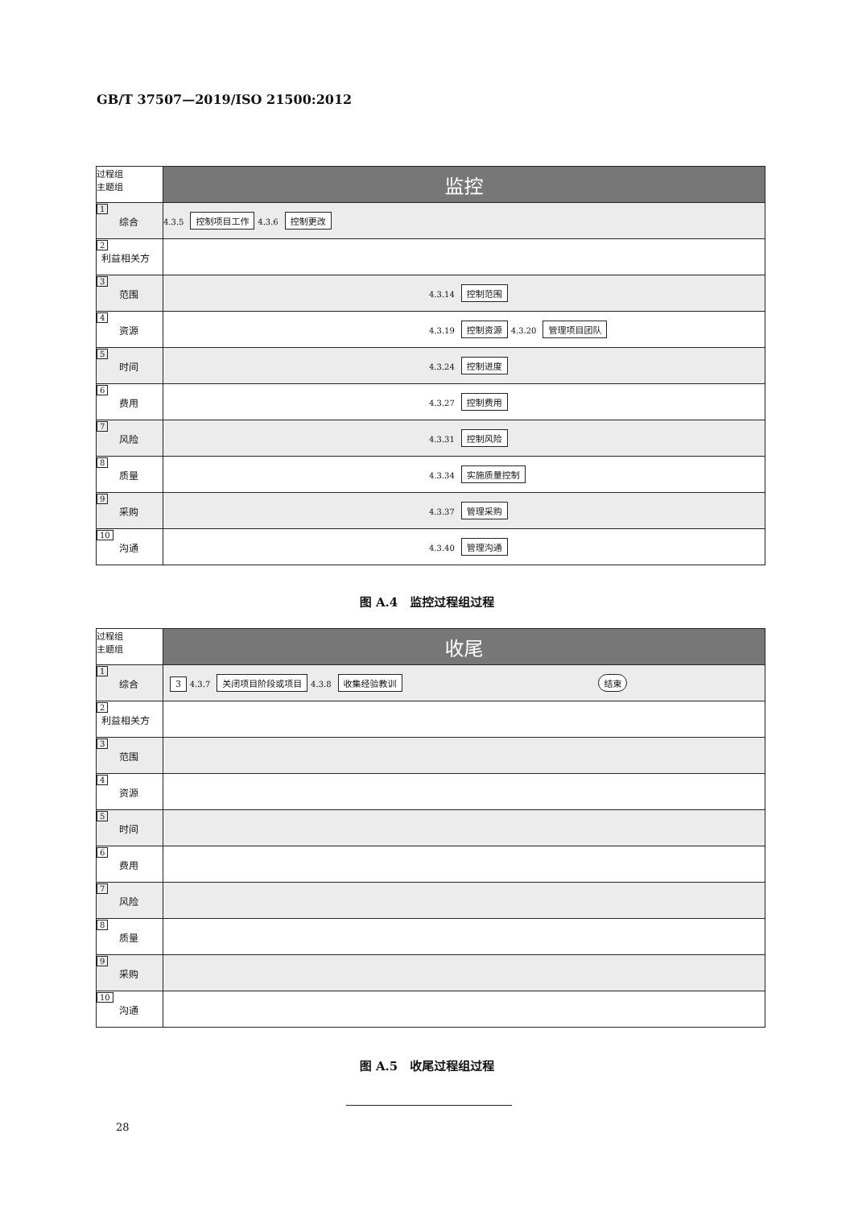GB/T 37507—2019/ISO 21500:2012
| 过程组 主题组 | 监控 |
| 1 综合 | 4.3.5 控制项目工作 4.3.6 控制更改 |
| 2 利益相关方 | |
| 3 范围 | 4.3.14 控制范围 |
| 4 资源 | 4.3.19 控制资源 4.3.20 管理项目团队 |
| 5 时间 | 4.3.24 控制进度 |
| 6 费用 | 4.3.27 控制费用 |
| 7 风险 | 4.3.31 控制风险 |
| 8 质量 | 4.3.34 实施质量控制 |
| 9 采购 | 4.3.37 管理采购 |
| 10 沟通 | 4.3.40 管理沟通 |
图 A.4　监控过程组过程
| 过程组 主题组 | 收尾 |
| 1 综合 | 3 4.3.7 关闭项目阶段或项目 4.3.8 收集经验教训 结束 |
| 2 利益相关方 | |
| 3 范围 | |
| 4 资源 | |
| 5 时间 | |
| 6 费用 | |
| 7 风险 | |
| 8 质量 | |
| 9 采购 | |
| 10 沟通 | |
图 A.5　收尾过程组过程
28